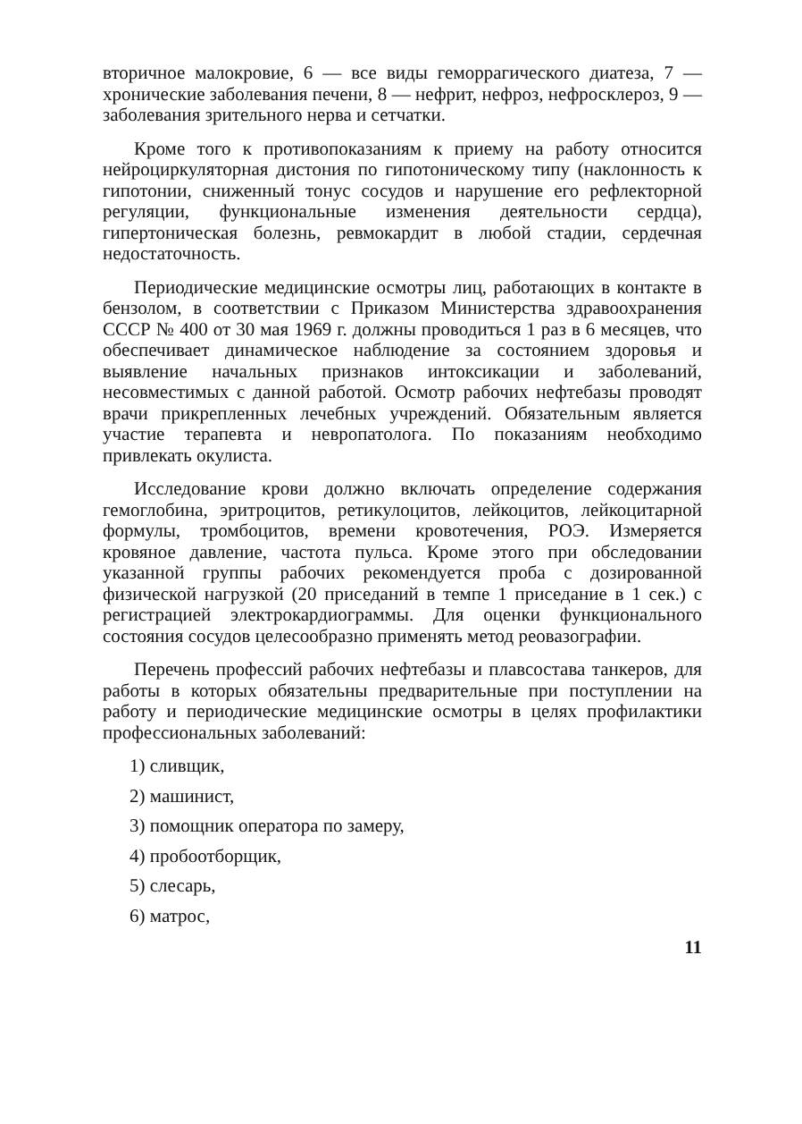вторичное малокровие, 6 — все виды геморрагического диатеза, 7 — хронические заболевания печени, 8 — нефрит, нефроз, нефросклероз, 9 — заболевания зрительного нерва и сетчатки.
Кроме того к противопоказаниям к приему на работу относится нейроциркуляторная дистония по гипотоническому типу (наклонность к гипотонии, сниженный тонус сосудов и нарушение его рефлекторной регуляции, функциональные изменения деятельности сердца), гипертоническая болезнь, ревмокардит в любой стадии, сердечная недостаточность.
Периодические медицинские осмотры лиц, работающих в контакте в бензолом, в соответствии с Приказом Министерства здравоохранения СССР № 400 от 30 мая 1969 г. должны проводиться 1 раз в 6 месяцев, что обеспечивает динамическое наблюдение за состоянием здоровья и выявление начальных признаков интоксикации и заболеваний, несовместимых с данной работой. Осмотр рабочих нефтебазы проводят врачи прикрепленных лечебных учреждений. Обязательным является участие терапевта и невропатолога. По показаниям необходимо привлекать окулиста.
Исследование крови должно включать определение содержания гемоглобина, эритроцитов, ретикулоцитов, лейкоцитов, лейкоцитарной формулы, тромбоцитов, времени кровотечения, РОЭ. Измеряется кровяное давление, частота пульса. Кроме этого при обследовании указанной группы рабочих рекомендуется проба с дозированной физической нагрузкой (20 приседаний в темпе 1 приседание в 1 сек.) с регистрацией электрокардиограммы. Для оценки функционального состояния сосудов целесообразно применять метод реовазографии.
Перечень профессий рабочих нефтебазы и плавсостава танкеров, для работы в которых обязательны предварительные при поступлении на работу и периодические медицинские осмотры в целях профилактики профессиональных заболеваний:
1) сливщик,
2) машинист,
3) помощник оператора по замеру,
4) пробоотборщик,
5) слесарь,
6) матрос,
11